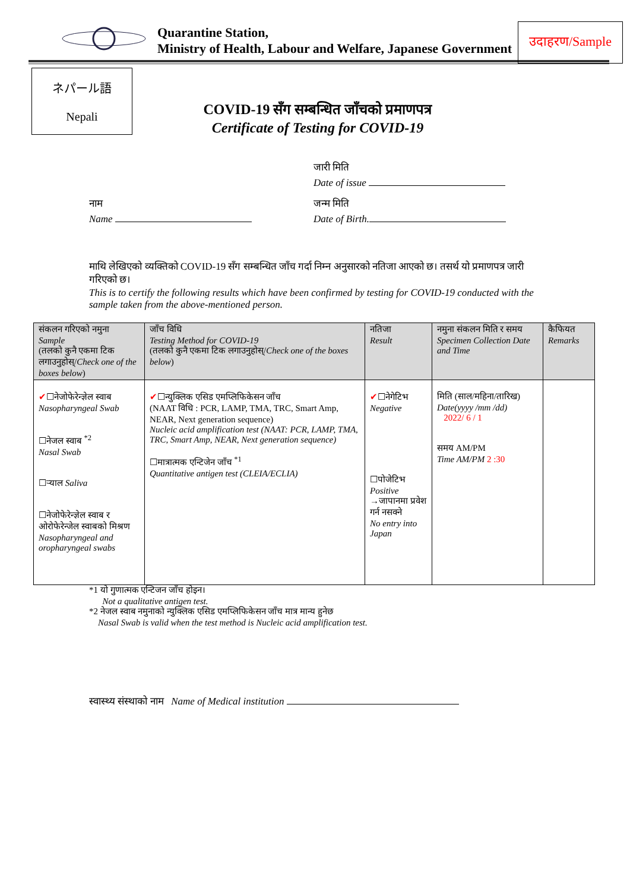Quarantine Station,
Ministry of Health, Labour and Welfare, Japanese Government
उदाहरण/Sample
ネパール語
Nepali
COVID-19 सँग सम्बन्धित जाँचको प्रमाणपत्र
Certificate of Testing for COVID-19
जारी मिति
Date of issue
नाम
Name
जन्म मिति
Date of Birth.
माथि लेखिएको व्यक्तिको COVID-19 सँग सम्बन्धित जाँच गर्दा निम्न अनुसारको नतिजा आएको छ। तसर्थ यो प्रमाणपत्र जारी गरिएको छ।
This is to certify the following results which have been confirmed by testing for COVID-19 conducted with the sample taken from the above-mentioned person.
| संकलन गरिएको नमुना Sample (तलको कुनै एकमा टिक लगाउनुहोस्/ Check one of the boxes below ) | जाँच विधि Testing Method for COVID-19 (तलको कुनै एकमा टिक लगाउनुहोस्/ Check one of the boxes below ) | नतिजा Result | नमुना संकलन मिति र समय Specimen Collection Date and Time | कैफियत Remarks |
| --- | --- | --- | --- | --- |
| ✔ ☐नेजोफेरेन्ज्ञेल स्वाब Nasopharyngeal Swab ☐नेजल स्वाब <sup>*2</sup> Nasal Swab ☐र्‍याल Saliva ☐नेजोफेरेन्ज्ञेल स्वाब र ओरोफेरेन्जेल स्वाबको मिश्रण Nasopharyngeal and oropharyngeal swabs | ✔ ☐न्युक्लिक एसिड एमप्लिफिकेसन जाँच (NAAT विधि : PCR, LAMP, TMA, TRC, Smart Amp, NEAR, Next generation sequence) Nucleic acid amplification test (NAAT: PCR, LAMP, TMA, TRC, Smart Amp, NEAR, Next generation sequence) ☐मात्रात्मक एन्टिजेन जाँच <sup>*1</sup> Quantitative antigen test (CLEIA/ECLIA) | ✔ ☐नेगेटिभ Negative ☐पोजेटिभ Positive →जापानमा प्रवेश गर्न नसक्ने No entry into Japan | मिति (साल/महिना/तारिख) Date(yyyy /mm /dd) 2022/ 6 / 1 समय AM/PM Time AM/PM 2 :30 | |
*1 यो गुणात्मक एन्टिजन जाँच होइन।
Not a qualitative antigen test.
*2 नेजल स्वाब नमुनाको न्युक्लिक एसिड एमप्लिफिकेसन जाँच मात्र मान्य हुनेछ
Nasal Swab is valid when the test method is Nucleic acid amplification test.
स्वास्थ्य संस्थाको नाम Name of Medical institution